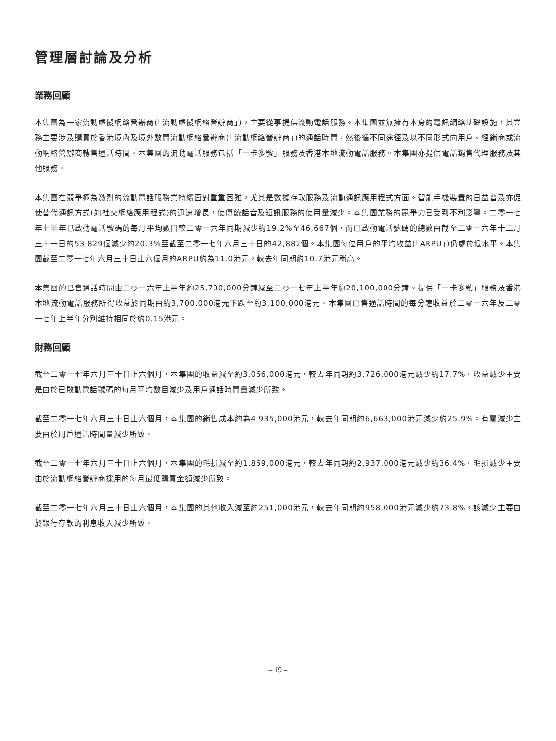管理層討論及分析
業務回顧
本集團為一家流動虛擬網絡營辦商(「流動虛擬網絡營辦商」)，主要從事提供流動電話服務。本集團並無擁有本身的電訊網絡基礎設施，其業務主要涉及購買於香港境內及境外數間流動網絡營辦商(「流動網絡營辦商」)的通話時間，然後循不同途徑及以不同形式向用戶、經銷商或流動網絡營辦商轉售通話時間。本集團的流動電話服務包括「一卡多號」服務及香港本地流動電話服務。本集團亦提供電話銷售代理服務及其他服務。
本集團在競爭極為激烈的流動電話服務業持續面對重重困難，尤其是數據存取服務及流動通訊應用程式方面。智能手機裝置的日益普及亦促使替代通訊方式(如社交網絡應用程式)的迅速增長，使傳統話音及短訊服務的使用量減少。本集團業務的競爭力已受到不利影響。二零一七年上半年已啟動電話號碼的每月平均數目較二零一六年同期減少約19.2%至46,667個，而已啟動電話號碼的總數由截至二零一六年十二月三十一日的53,829個減少約20.3%至截至二零一七年六月三十日的42,882個。本集團每位用戶的平均收益(「ARPU」)仍處於低水平。本集團截至二零一七年六月三十日止六個月的ARPU約為11.0港元，較去年同期約10.7港元稍高。
本集團的已售通話時間由二零一六年上半年約25,700,000分鐘減至二零一七年上半年約20,100,000分鐘。提供「一卡多號」服務及香港本地流動電話服務所得收益於同期由約3,700,000港元下跌至約3,100,000港元。本集團已售通話時間的每分鐘收益於二零一六年及二零一七年上半年分別維持相同於約0.15港元。
財務回顧
截至二零一七年六月三十日止六個月，本集團的收益減至約3,066,000港元，較去年同期約3,726,000港元減少約17.7%。收益減少主要是由於已啟動電話號碼的每月平均數目減少及用戶通話時間量減少所致。
截至二零一七年六月三十日止六個月，本集團的銷售成本約為4,935,000港元，較去年同期約6,663,000港元減少約25.9%。有關減少主要由於用戶通話時間量減少所致。
截至二零一七年六月三十日止六個月，本集團的毛損減至約1,869,000港元，較去年同期約2,937,000港元減少約36.4%。毛損減少主要由於流動網絡營辦商採用的每月最低購買金額減少所致。
截至二零一七年六月三十日止六個月，本集團的其他收入減至約251,000港元，較去年同期約958,000港元減少約73.8%。該減少主要由於銀行存款的利息收入減少所致。
– 19 –